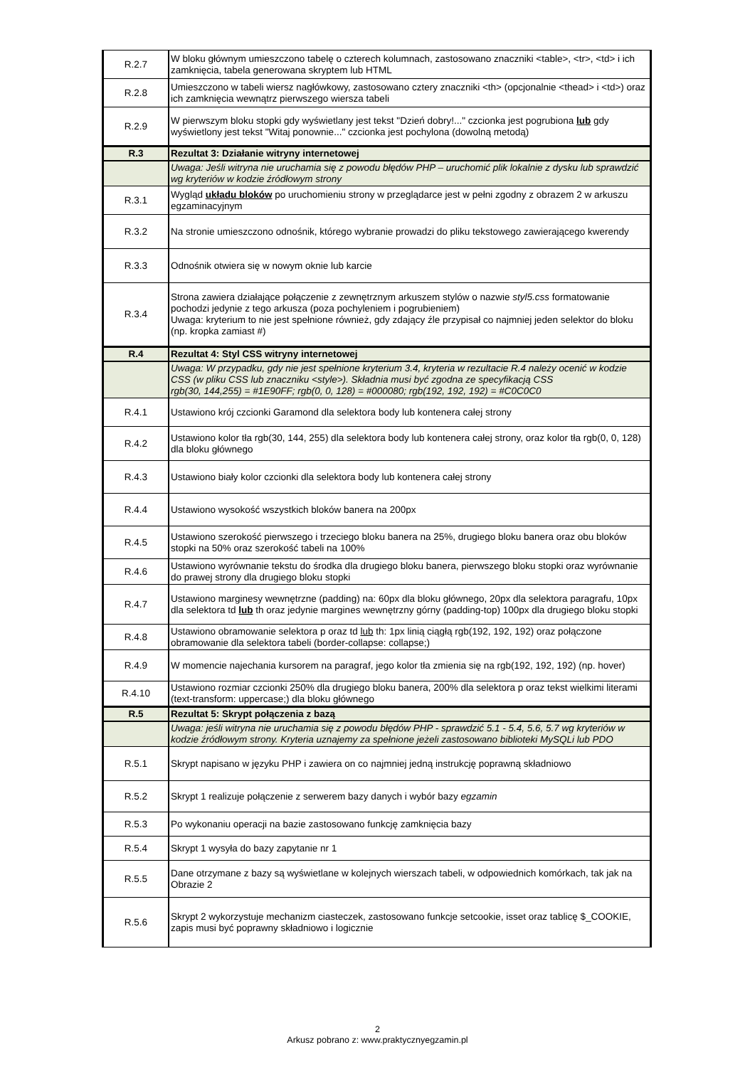| R.2.7 | W bloku głównym umieszczono tabelę o czterech kolumnach, zastosowano znaczniki <table>, <tr>, <td> i ich zamknięcia, tabela generowana skryptem lub HTML |
| R.2.8 | Umieszczono w tabeli wiersz nagłówkowy, zastosowano cztery znaczniki <th> (opcjonalnie <thead> i <td>) oraz ich zamknięcia wewnątrz pierwszego wiersza tabeli |
| R.2.9 | W pierwszym bloku stopki gdy wyświetlany jest tekst "Dzień dobry!..." czcionka jest pogrubiona lub gdy wyświetlony jest tekst "Witaj ponownie..." czcionka jest pochylona (dowolną metodą) |
| R.3 | Rezultat 3: Działanie witryny internetowej |
| | Uwaga: Jeśli witryna nie uruchamia się z powodu błędów PHP – uruchomić plik lokalnie z dysku lub sprawdzić wg kryteriów w kodzie źródłowym strony |
| R.3.1 | Wygląd układu bloków po uruchomieniu strony w przeglądarce jest w pełni zgodny z obrazem 2 w arkuszu egzaminacyjnym |
| R.3.2 | Na stronie umieszczono odnośnik, którego wybranie prowadzi do pliku tekstowego zawierającego kwerendy |
| R.3.3 | Odnośnik otwiera się w nowym oknie lub karcie |
| R.3.4 | Strona zawiera działające połączenie z zewnętrznym arkuszem stylów o nazwie styl5.css formatowanie pochodzi jedynie z tego arkusza (poza pochyleniem i pogrubieniem) Uwaga: kryterium to nie jest spełnione również, gdy zdający źle przypisał co najmniej jeden selektor do bloku (np. kropka zamiast #) |
| R.4 | Rezultat 4: Styl CSS witryny internetowej |
| | Uwaga: W przypadku, gdy nie jest spełnione kryterium 3.4, kryteria w rezultacie R.4 należy ocenić w kodzie CSS (w pliku CSS lub znaczniku <style>). Składnia musi być zgodna ze specyfikacją CSS rgb(30, 144,255) = #1E90FF; rgb(0, 0, 128) = #000080; rgb(192, 192, 192) = #C0C0C0 |
| R.4.1 | Ustawiono krój czcionki Garamond dla selektora body lub kontenera całej strony |
| R.4.2 | Ustawiono kolor tła rgb(30, 144, 255) dla selektora body lub kontenera całej strony, oraz kolor tła rgb(0, 0, 128) dla bloku głównego |
| R.4.3 | Ustawiono biały kolor czcionki dla selektora body lub kontenera całej strony |
| R.4.4 | Ustawiono wysokość wszystkich bloków banera na 200px |
| R.4.5 | Ustawiono szerokość pierwszego i trzeciego bloku banera na 25%, drugiego bloku banera oraz obu bloków stopki na 50% oraz szerokość tabeli na 100% |
| R.4.6 | Ustawiono wyrównanie tekstu do środka dla drugiego bloku banera, pierwszego bloku stopki oraz wyrównanie do prawej strony dla drugiego bloku stopki |
| R.4.7 | Ustawiono marginesy wewnętrzne (padding) na: 60px dla bloku głównego, 20px dla selektora paragrafu, 10px dla selektora td lub th oraz jedynie margines wewnętrzny górny (padding-top) 100px dla drugiego bloku stopki |
| R.4.8 | Ustawiono obramowanie selektora p oraz td lub th: 1px linią ciągłą rgb(192, 192, 192) oraz połączone obramowanie dla selektora tabeli (border-collapse: collapse;) |
| R.4.9 | W momencie najechania kursorem na paragraf, jego kolor tła zmienia się na rgb(192, 192, 192) (np. hover) |
| R.4.10 | Ustawiono rozmiar czcionki 250% dla drugiego bloku banera, 200% dla selektora p oraz tekst wielkimi literami (text-transform: uppercase;) dla bloku głównego |
| R.5 | Rezultat 5: Skrypt połączenia z bazą |
| | Uwaga: jeśli witryna nie uruchamia się z powodu błędów PHP - sprawdzić 5.1 - 5.4, 5.6, 5.7 wg kryteriów w kodzie źródłowym strony. Kryteria uznajemy za spełnione jeżeli zastosowano biblioteki MySQLi lub PDO |
| R.5.1 | Skrypt napisano w języku PHP i zawiera on co najmniej jedną instrukcję poprawną składniowo |
| R.5.2 | Skrypt 1 realizuje połączenie z serwerem bazy danych i wybór bazy egzamin |
| R.5.3 | Po wykonaniu operacji na bazie zastosowano funkcję zamknięcia bazy |
| R.5.4 | Skrypt 1 wysyła do bazy zapytanie nr 1 |
| R.5.5 | Dane otrzymane z bazy są wyświetlane w kolejnych wierszach tabeli, w odpowiednich komórkach, tak jak na Obrazie 2 |
| R.5.6 | Skrypt 2 wykorzystuje mechanizm ciasteczek, zastosowano funkcje setcookie, isset oraz tablicę $_COOKIE, zapis musi być poprawny składniowo i logicznie |
2
Arkusz pobrano z: www.praktycznyegzamin.pl